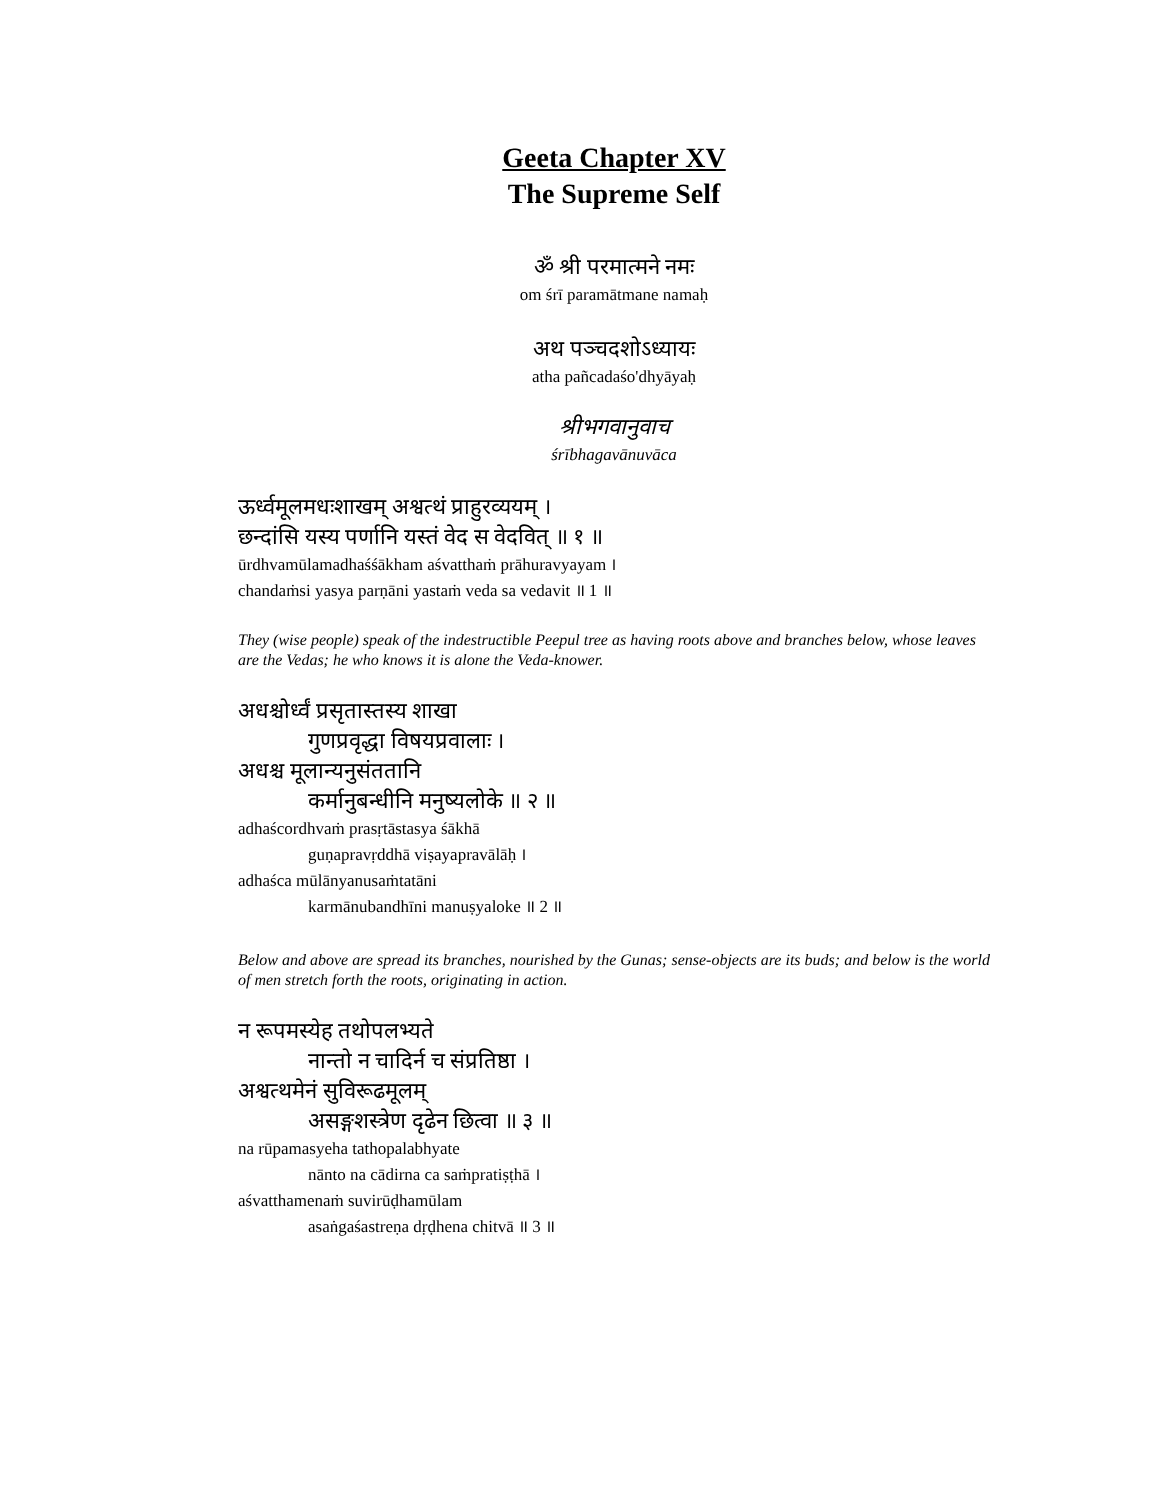Geeta Chapter XV
The Supreme Self
ॐ श्री परमात्मने नमः
om śrī paramātmane namaḥ
अथ पञ्चदशोऽध्यायः
atha pañcadaśo'dhyāyaḥ
श्रीभगवानुवाच
śrībhagavānuvāca
ऊर्ध्वमूलमधःशाखम् अश्वत्थं प्राहुरव्ययम् ।
छन्दांसि यस्य पर्णानि यस्तं वेद स वेदवित् ॥ १ ॥
ūrdhvamūlamadhaśśākham aśvatthaṁ prāhuravyayam ।
chandaṁsi yasya parṇāni yastaṁ veda sa vedavit ॥ 1 ॥
They (wise people) speak of the indestructible Peepul tree as having roots above and branches below, whose leaves are the Vedas; he who knows it is alone the Veda-knower.
अधश्चोर्ध्वं प्रसृतास्तस्य शाखा
गुणप्रवृद्धा विषयप्रवालाः ।
अधश्च मूलान्यनुसंततानि
कर्मानुबन्धीनि मनुष्यलोके ॥ २ ॥
adhaścordhvaṁ prasṛtāstasya śākhā
guṇapravṛddhā viṣayapravālāḥ ।
adhaśca mūlānyanusaṁtatāni
karmānubandhīni manuṣyaloke ॥ 2 ॥
Below and above are spread its branches, nourished by the Gunas; sense-objects are its buds; and below is the world of men stretch forth the roots, originating in action.
न रूपमस्येह तथोपलभ्यते
नान्तो न चादिर्न च संप्रतिष्ठा ।
अश्वत्थमेनं सुविरूढमूलम्
असङ्गशस्त्रेण दृढेन छित्वा ॥ ३ ॥
na rūpamasyeha tathopalabhyate
nānto na cādirna ca saṁpratiṣṭhā ।
aśvatthamenaṁ suvirūḍhamūlam
asaṅgaśastreṇa dṛḍhena chitvā ॥ 3 ॥